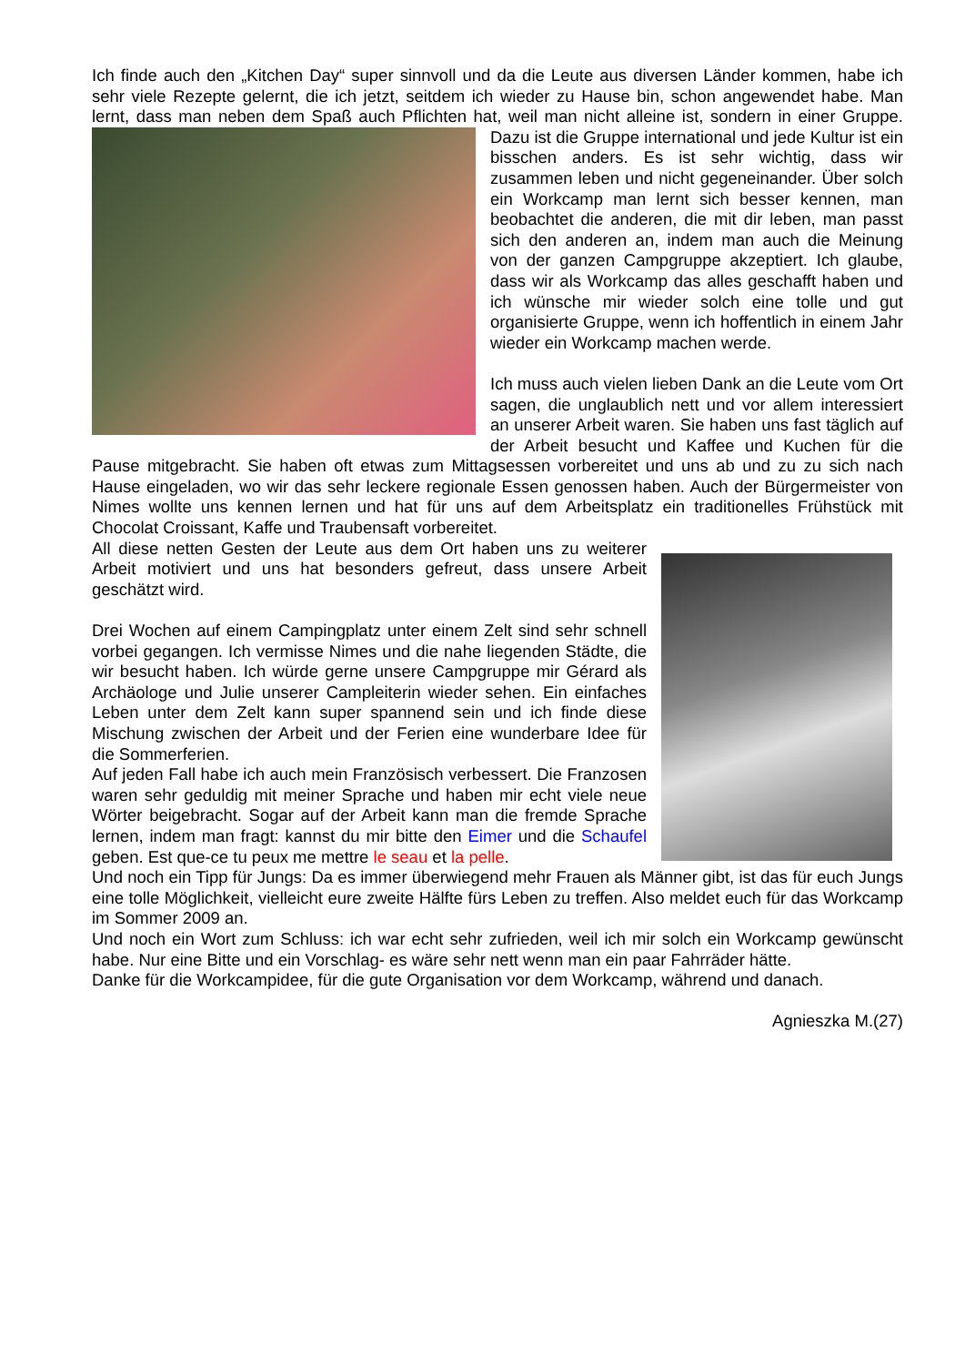Ich finde auch den „Kitchen Day“ super sinnvoll und da die Leute aus diversen Länder kommen, habe ich sehr viele Rezepte gelernt, die ich jetzt, seitdem ich wieder zu Hause bin, schon angewendet habe. Man lernt, dass man neben dem Spaß auch Pflichten hat, weil man nicht alleine ist, sondern in einer Gruppe. Dazu ist die Gruppe international und jede Kultur ist ein bisschen anders. Es ist sehr wichtig, dass wir zusammen leben und nicht gegeneinander. Über solch ein Workcamp man lernt sich besser kennen, man beobachtet die anderen, die mit dir leben, man passt sich den anderen an, indem man auch die Meinung von der ganzen Campgruppe akzeptiert. Ich glaube, dass wir als Workcamp das alles geschafft haben und ich wünsche mir wieder solch eine tolle und gut organisierte Gruppe, wenn ich hoffentlich in einem Jahr wieder ein Workcamp machen werde.
Ich muss auch vielen lieben Dank an die Leute vom Ort sagen, die unglaublich nett und vor allem interessiert an unserer Arbeit waren. Sie haben uns fast täglich auf der Arbeit besucht und Kaffee und Kuchen für die Pause mitgebracht. Sie haben oft etwas zum Mittagsessen vorbereitet und uns ab und zu zu sich nach Hause eingeladen, wo wir das sehr leckere regionale Essen genossen haben. Auch der Bürgermeister von Nimes wollte uns kennen lernen und hat für uns auf dem Arbeitsplatz ein traditionelles Frühstück mit Chocolat Croissant, Kaffe und Traubensaft vorbereitet.
All diese netten Gesten der Leute aus dem Ort haben uns zu weiterer Arbeit motiviert und uns hat besonders gefreut, dass unsere Arbeit geschätzt wird.
Drei Wochen auf einem Campingplatz unter einem Zelt sind sehr schnell vorbei gegangen. Ich vermisse Nimes und die nahe liegenden Städte, die wir besucht haben. Ich würde gerne unsere Campgruppe mir Gérard als Archäologe und Julie unserer Campleiterin wieder sehen. Ein einfaches Leben unter dem Zelt kann super spannend sein und ich finde diese Mischung zwischen der Arbeit und der Ferien eine wunderbare Idee für die Sommerferien.
Auf jeden Fall habe ich auch mein Französisch verbessert. Die Franzosen waren sehr geduldig mit meiner Sprache und haben mir echt viele neue Wörter beigebracht. Sogar auf der Arbeit kann man die fremde Sprache lernen, indem man fragt: kannst du mir bitte den Eimer und die Schaufel geben. Est que-ce tu peux me mettre le seau et la pelle.
Und noch ein Tipp für Jungs: Da es immer überwiegend mehr Frauen als Männer gibt, ist das für euch Jungs eine tolle Möglichkeit, vielleicht eure zweite Hälfte fürs Leben zu treffen. Also meldet euch für das Workcamp im Sommer 2009 an.
Und noch ein Wort zum Schluss: ich war echt sehr zufrieden, weil ich mir solch ein Workcamp gewünscht habe. Nur eine Bitte und ein Vorschlag- es wäre sehr nett wenn man ein paar Fahrräder hätte.
Danke für die Workcampidee, für die gute Organisation vor dem Workcamp, während und danach.
Agnieszka M.(27)